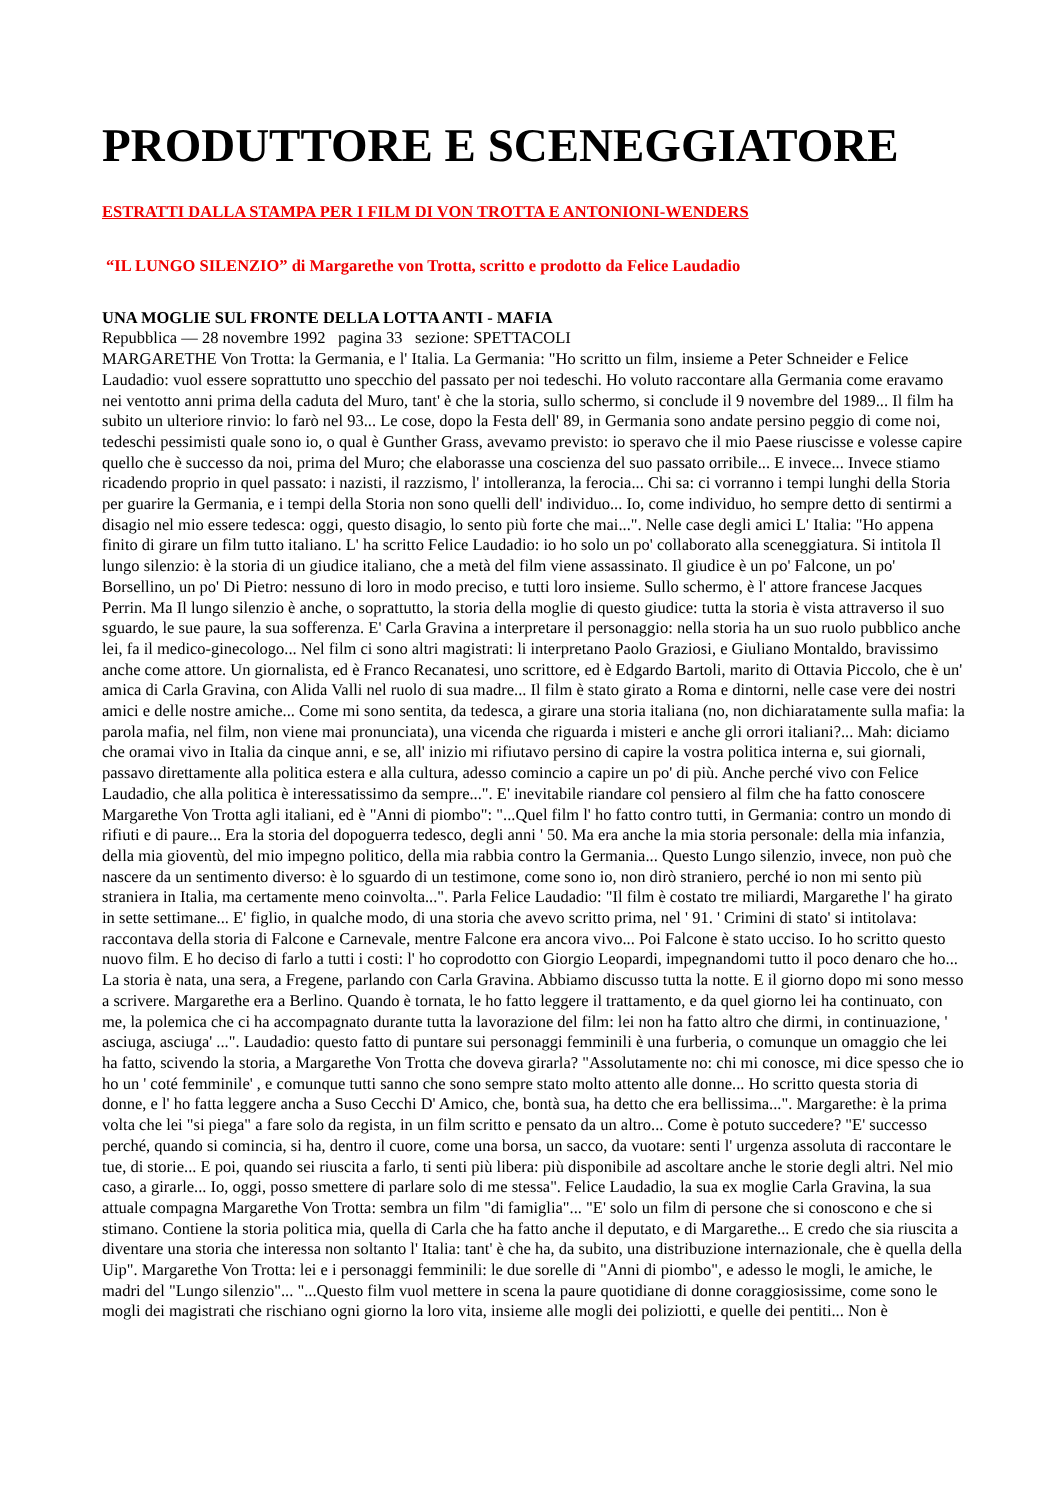PRODUTTORE E SCENEGGIATORE
ESTRATTI DALLA STAMPA PER I FILM DI VON TROTTA E ANTONIONI-WENDERS
“IL LUNGO SILENZIO” di Margarethe von Trotta, scritto e prodotto da Felice Laudadio
UNA MOGLIE SUL FRONTE DELLA LOTTA ANTI - MAFIA
Repubblica — 28 novembre 1992 pagina 33 sezione: SPETTACOLI
MARGARETHE Von Trotta: la Germania, e l' Italia. La Germania: "Ho scritto un film, insieme a Peter Schneider e Felice Laudadio: vuol essere soprattutto uno specchio del passato per noi tedeschi. Ho voluto raccontare alla Germania come eravamo nei ventotto anni prima della caduta del Muro, tant' è che la storia, sullo schermo, si conclude il 9 novembre del 1989... Il film ha subito un ulteriore rinvio: lo farò nel 93... Le cose, dopo la Festa dell' 89, in Germania sono andate persino peggio di come noi, tedeschi pessimisti quale sono io, o qual è Gunther Grass, avevamo previsto: io speravo che il mio Paese riuscisse e volesse capire quello che è successo da noi, prima del Muro; che elaborasse una coscienza del suo passato orribile... E invece... Invece stiamo ricadendo proprio in quel passato: i nazisti, il razzismo, l' intolleranza, la ferocia... Chi sa: ci vorranno i tempi lunghi della Storia per guarire la Germania, e i tempi della Storia non sono quelli dell' individuo... Io, come individuo, ho sempre detto di sentirmi a disagio nel mio essere tedesca: oggi, questo disagio, lo sento più forte che mai...". Nelle case degli amici L' Italia: "Ho appena finito di girare un film tutto italiano. L' ha scritto Felice Laudadio: io ho solo un po' collaborato alla sceneggiatura. Si intitola Il lungo silenzio: è la storia di un giudice italiano, che a metà del film viene assassinato. Il giudice è un po' Falcone, un po' Borsellino, un po' Di Pietro: nessuno di loro in modo preciso, e tutti loro insieme. Sullo schermo, è l' attore francese Jacques Perrin. Ma Il lungo silenzio è anche, o soprattutto, la storia della moglie di questo giudice: tutta la storia è vista attraverso il suo sguardo, le sue paure, la sua sofferenza. E' Carla Gravina a interpretare il personaggio: nella storia ha un suo ruolo pubblico anche lei, fa il medico-ginecologo... Nel film ci sono altri magistrati: li interpretano Paolo Graziosi, e Giuliano Montaldo, bravissimo anche come attore. Un giornalista, ed è Franco Recanatesi, uno scrittore, ed è Edgardo Bartoli, marito di Ottavia Piccolo, che è un' amica di Carla Gravina, con Alida Valli nel ruolo di sua madre... Il film è stato girato a Roma e dintorni, nelle case vere dei nostri amici e delle nostre amiche... Come mi sono sentita, da tedesca, a girare una storia italiana (no, non dichiaratamente sulla mafia: la parola mafia, nel film, non viene mai pronunciata), una vicenda che riguarda i misteri e anche gli orrori italiani?... Mah: diciamo che oramai vivo in Italia da cinque anni, e se, all' inizio mi rifiutavo persino di capire la vostra politica interna e, sui giornali, passavo direttamente alla politica estera e alla cultura, adesso comincio a capire un po' di più. Anche perché vivo con Felice Laudadio, che alla politica è interessatissimo da sempre...". E' inevitabile riandare col pensiero al film che ha fatto conoscere Margarethe Von Trotta agli italiani, ed è "Anni di piombo": "...Quel film l' ho fatto contro tutti, in Germania: contro un mondo di rifiuti e di paure... Era la storia del dopoguerra tedesco, degli anni ' 50. Ma era anche la mia storia personale: della mia infanzia, della mia gioventù, del mio impegno politico, della mia rabbia contro la Germania... Questo Lungo silenzio, invece, non può che nascere da un sentimento diverso: è lo sguardo di un testimone, come sono io, non dirò straniero, perché io non mi sento più straniera in Italia, ma certamente meno coinvolta...". Parla Felice Laudadio: "Il film è costato tre miliardi, Margarethe l' ha girato in sette settimane... E' figlio, in qualche modo, di una storia che avevo scritto prima, nel ' 91. ' Crimini di stato' si intitolava: raccontava della storia di Falcone e Carnevale, mentre Falcone era ancora vivo... Poi Falcone è stato ucciso. Io ho scritto questo nuovo film. E ho deciso di farlo a tutti i costi: l' ho coprodotto con Giorgio Leopardi, impegnandomi tutto il poco denaro che ho... La storia è nata, una sera, a Fregene, parlando con Carla Gravina. Abbiamo discusso tutta la notte. E il giorno dopo mi sono messo a scrivere. Margarethe era a Berlino. Quando è tornata, le ho fatto leggere il trattamento, e da quel giorno lei ha continuato, con me, la polemica che ci ha accompagnato durante tutta la lavorazione del film: lei non ha fatto altro che dirmi, in continuazione, ' asciuga, asciuga' ...". Laudadio: questo fatto di puntare sui personaggi femminili è una furberia, o comunque un omaggio che lei ha fatto, scivendo la storia, a Margarethe Von Trotta che doveva girarla? "Assolutamente no: chi mi conosce, mi dice spesso che io ho un ' coté femminile' , e comunque tutti sanno che sono sempre stato molto attento alle donne... Ho scritto questa storia di donne, e l' ho fatta leggere ancha a Suso Cecchi D' Amico, che, bontà sua, ha detto che era bellissima...". Margarethe: è la prima volta che lei "si piega" a fare solo da regista, in un film scritto e pensato da un altro... Come è potuto succedere? "E' successo perché, quando si comincia, si ha, dentro il cuore, come una borsa, un sacco, da vuotare: senti l' urgenza assoluta di raccontare le tue, di storie... E poi, quando sei riuscita a farlo, ti senti più libera: più disponibile ad ascoltare anche le storie degli altri. Nel mio caso, a girarle... Io, oggi, posso smettere di parlare solo di me stessa". Felice Laudadio, la sua ex moglie Carla Gravina, la sua attuale compagna Margarethe Von Trotta: sembra un film "di famiglia"... "E' solo un film di persone che si conoscono e che si stimano. Contiene la storia politica mia, quella di Carla che ha fatto anche il deputato, e di Margarethe... E credo che sia riuscita a diventare una storia che interessa non soltanto l' Italia: tant' è che ha, da subito, una distribuzione internazionale, che è quella della Uip". Margarethe Von Trotta: lei e i personaggi femminili: le due sorelle di "Anni di piombo", e adesso le mogli, le amiche, le madri del "Lungo silenzio"... "...Questo film vuol mettere in scena la paure quotidiane di donne coraggiosissime, come sono le mogli dei magistrati che rischiano ogni giorno la loro vita, insieme alle mogli dei poliziotti, e quelle dei pentiti... Non è